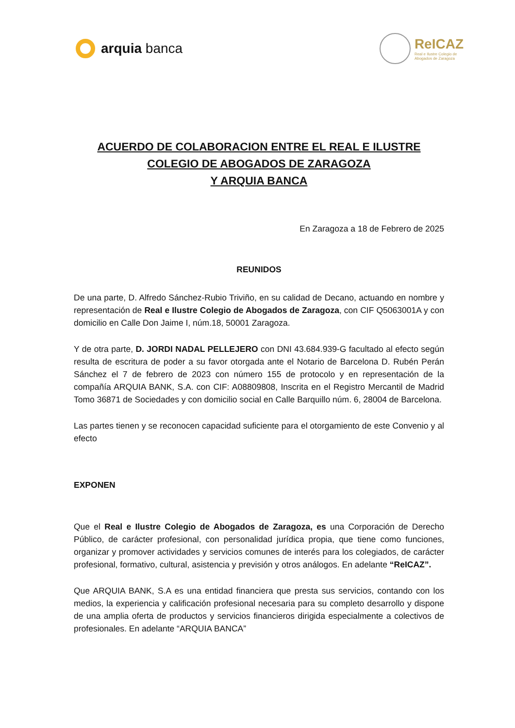arquia banca
ReICAZ
Real e Ilustre Colegio de
Abogados de Zaragoza
ACUERDO DE COLABORACION ENTRE EL REAL E ILUSTRE
COLEGIO DE ABOGADOS DE ZARAGOZA
Y ARQUIA BANCA
En Zaragoza a 18 de Febrero de 2025
REUNIDOS
De una parte, D. Alfredo Sánchez-Rubio Triviño, en su calidad de Decano, actuando en nombre y representación de Real e Ilustre Colegio de Abogados de Zaragoza, con CIF Q5063001A y con domicilio en Calle Don Jaime I, núm.18, 50001 Zaragoza.
Y de otra parte, D. JORDI NADAL PELLEJERO con DNI 43.684.939-G facultado al efecto según resulta de escritura de poder a su favor otorgada ante el Notario de Barcelona D. Rubén Perán Sánchez el 7 de febrero de 2023 con número 155 de protocolo y en representación de la compañía ARQUIA BANK, S.A. con CIF: A08809808, Inscrita en el Registro Mercantil de Madrid Tomo 36871 de Sociedades y con domicilio social en Calle Barquillo núm. 6, 28004 de Barcelona.
Las partes tienen y se reconocen capacidad suficiente para el otorgamiento de este Convenio y al efecto
EXPONEN
Que el Real e Ilustre Colegio de Abogados de Zaragoza, es una Corporación de Derecho Público, de carácter profesional, con personalidad jurídica propia, que tiene como funciones, organizar y promover actividades y servicios comunes de interés para los colegiados, de carácter profesional, formativo, cultural, asistencia y previsión y otros análogos. En adelante “ReICAZ”.
Que ARQUIA BANK, S.A es una entidad financiera que presta sus servicios, contando con los medios, la experiencia y calificación profesional necesaria para su completo desarrollo y dispone de una amplia oferta de productos y servicios financieros dirigida especialmente a colectivos de profesionales. En adelante “ARQUIA BANCA”